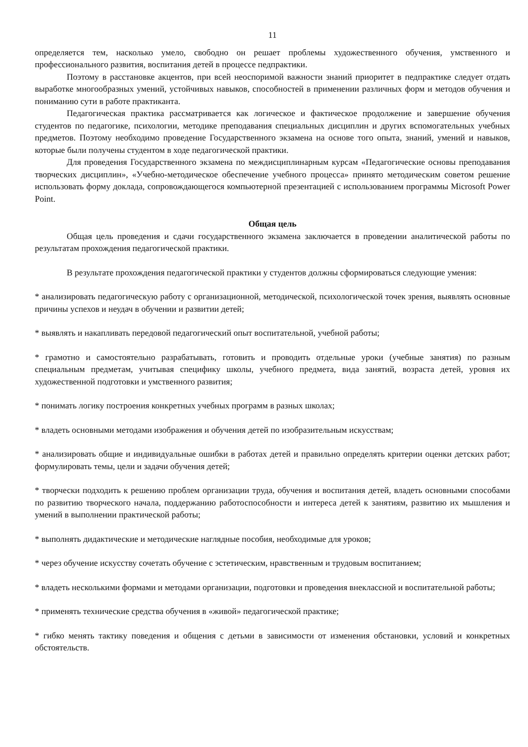11
определяется тем, насколько умело, свободно он решает проблемы художественного обучения, умственного и профессионального развития, воспитания детей в процессе педпрактики.
Поэтому в расстановке акцентов, при всей неоспоримой важности знаний приоритет в педпрактике следует отдать выработке многообразных умений, устойчивых навыков, способностей в применении различных форм и методов обучения и пониманию сути в работе практиканта.
Педагогическая практика рассматривается как логическое и фактическое продолжение и завершение обучения студентов по педагогике, психологии, методике преподавания специальных дисциплин и других вспомогательных учебных предметов. Поэтому необходимо проведение Государственного экзамена на основе того опыта, знаний, умений и навыков, которые были получены студентом в ходе педагогической практики.
Для проведения Государственного экзамена по междисциплинарным курсам «Педагогические основы преподавания творческих дисциплин», «Учебно-методическое обеспечение учебного процесса» принято методическим советом решение использовать форму доклада, сопровождающегося компьютерной презентацией с использованием программы Microsoft Power Point.
Общая цель
Общая цель проведения и сдачи государственного экзамена заключается в проведении аналитической работы по результатам прохождения педагогической практики.
В результате прохождения педагогической практики у студентов должны сформироваться следующие умения:
* анализировать педагогическую работу с организационной, методической, психологической точек зрения, выявлять основные причины успехов и неудач в обучении и развитии детей;
* выявлять и накапливать передовой педагогический опыт воспитательной, учебной работы;
* грамотно и самостоятельно разрабатывать, готовить и проводить отдельные уроки (учебные занятия) по разным специальным предметам, учитывая специфику школы, учебного предмета, вида занятий, возраста детей, уровня их художественной подготовки и умственного развития;
* понимать логику построения конкретных учебных программ в разных школах;
* владеть основными методами изображения и обучения детей по изобразительным искусствам;
* анализировать общие и индивидуальные ошибки в работах детей и правильно определять критерии оценки детских работ; формулировать темы, цели и задачи обучения детей;
* творчески подходить к решению проблем организации труда, обучения и воспитания детей, владеть основными способами по развитию творческого начала, поддержанию работоспособности и интереса детей к занятиям, развитию их мышления и умений в выполнении практической работы;
* выполнять дидактические и методические наглядные пособия, необходимые для уроков;
* через обучение искусству сочетать обучение с эстетическим, нравственным и трудовым воспитанием;
* владеть несколькими формами и методами организации, подготовки и проведения внеклассной и воспитательной работы;
* применять технические средства обучения в «живой» педагогической практике;
* гибко менять тактику поведения и общения с детьми в зависимости от изменения обстановки, условий и конкретных обстоятельств.